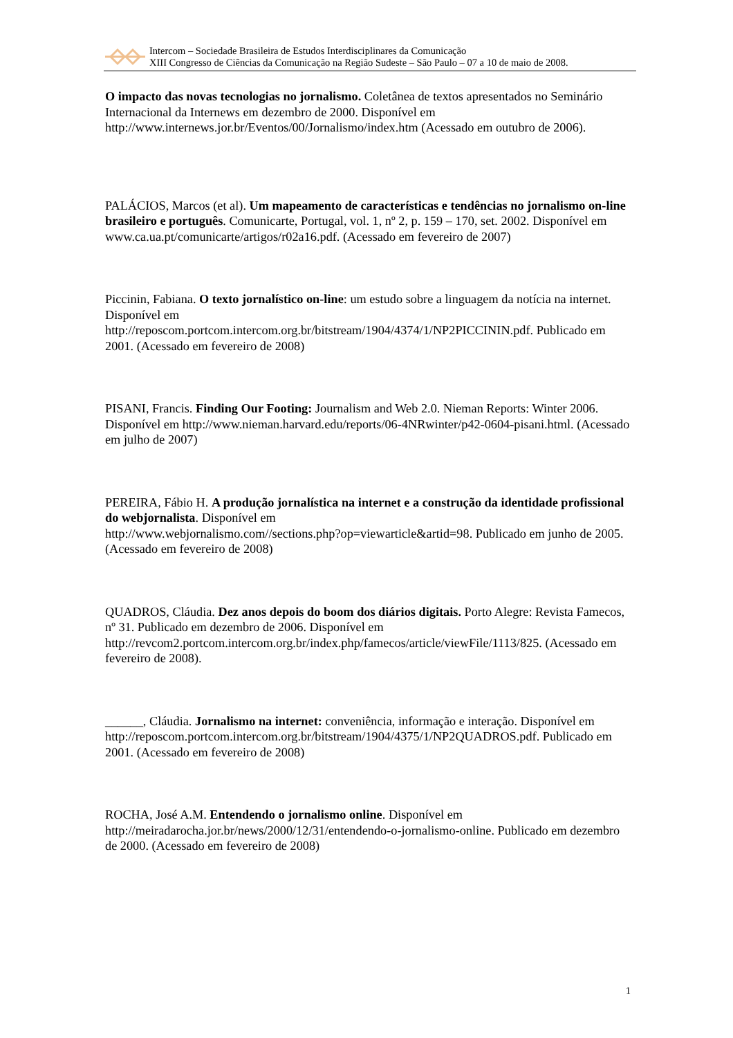Intercom – Sociedade Brasileira de Estudos Interdisciplinares da Comunicação
XIII Congresso de Ciências da Comunicação na Região Sudeste – São Paulo – 07 a 10 de maio de 2008.
O impacto das novas tecnologias no jornalismo. Coletânea de textos apresentados no Seminário Internacional da Internews em dezembro de 2000. Disponível em http://www.internews.jor.br/Eventos/00/Jornalismo/index.htm (Acessado em outubro de 2006).
PALÁCIOS, Marcos (et al). Um mapeamento de características e tendências no jornalismo on-line brasileiro e português. Comunicarte, Portugal, vol. 1, nº 2, p. 159 – 170, set. 2002. Disponível em www.ca.ua.pt/comunicarte/artigos/r02a16.pdf. (Acessado em fevereiro de 2007)
Piccinin, Fabiana. O texto jornalístico on-line: um estudo sobre a linguagem da notícia na internet. Disponível em
http://reposcom.portcom.intercom.org.br/bitstream/1904/4374/1/NP2PICCININ.pdf. Publicado em 2001. (Acessado em fevereiro de 2008)
PISANI, Francis. Finding Our Footing: Journalism and Web 2.0. Nieman Reports: Winter 2006. Disponível em http://www.nieman.harvard.edu/reports/06-4NRwinter/p42-0604-pisani.html. (Acessado em julho de 2007)
PEREIRA, Fábio H. A produção jornalística na internet e a construção da identidade profissional do webjornalista. Disponível em
http://www.webjornalismo.com//sections.php?op=viewarticle&artid=98. Publicado em junho de 2005. (Acessado em fevereiro de 2008)
QUADROS, Cláudia. Dez anos depois do boom dos diários digitais. Porto Alegre: Revista Famecos, nº 31. Publicado em dezembro de 2006. Disponível em
http://revcom2.portcom.intercom.org.br/index.php/famecos/article/viewFile/1113/825. (Acessado em fevereiro de 2008).
______, Cláudia. Jornalismo na internet: conveniência, informação e interação. Disponível em http://reposcom.portcom.intercom.org.br/bitstream/1904/4375/1/NP2QUADROS.pdf. Publicado em 2001. (Acessado em fevereiro de 2008)
ROCHA, José A.M. Entendendo o jornalismo online. Disponível em
http://meiradarocha.jor.br/news/2000/12/31/entendendo-o-jornalismo-online. Publicado em dezembro de 2000. (Acessado em fevereiro de 2008)
1